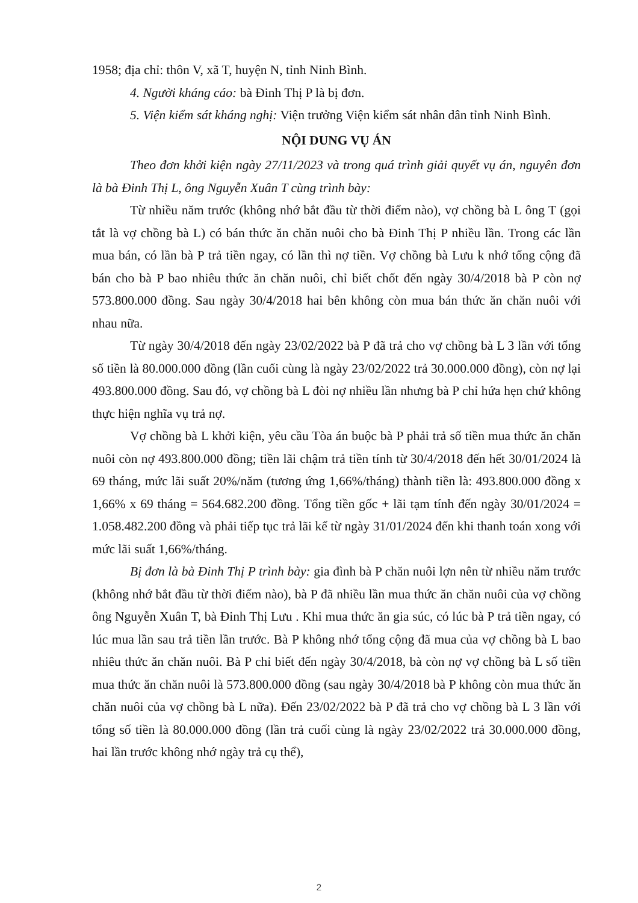1958; địa chỉ: thôn V, xã T, huyện N, tỉnh Ninh Bình.
4. Người kháng cáo: bà Đinh Thị P là bị đơn.
5. Viện kiểm sát kháng nghị: Viện trưởng Viện kiểm sát nhân dân tỉnh Ninh Bình.
NỘI DUNG VỤ ÁN
Theo đơn khởi kiện ngày 27/11/2023 và trong quá trình giải quyết vụ án, nguyên đơn là bà Đinh Thị L, ông Nguyễn Xuân T cùng trình bày:
Từ nhiều năm trước (không nhớ bắt đầu từ thời điểm nào), vợ chồng bà L ông T (gọi tắt là vợ chồng bà L) có bán thức ăn chăn nuôi cho bà Đinh Thị P nhiều lần. Trong các lần mua bán, có lần bà P trả tiền ngay, có lần thì nợ tiền. Vợ chồng bà Lưu k nhớ tổng cộng đã bán cho bà P bao nhiêu thức ăn chăn nuôi, chỉ biết chốt đến ngày 30/4/2018 bà P còn nợ 573.800.000 đồng. Sau ngày 30/4/2018 hai bên không còn mua bán thức ăn chăn nuôi với nhau nữa.
Từ ngày 30/4/2018 đến ngày 23/02/2022 bà P đã trả cho vợ chồng bà L 3 lần với tổng số tiền là 80.000.000 đồng (lần cuối cùng là ngày 23/02/2022 trả 30.000.000 đồng), còn nợ lại 493.800.000 đồng. Sau đó, vợ chồng bà L đòi nợ nhiều lần nhưng bà P chỉ hứa hẹn chứ không thực hiện nghĩa vụ trả nợ.
Vợ chồng bà L khởi kiện, yêu cầu Tòa án buộc bà P phải trả số tiền mua thức ăn chăn nuôi còn nợ 493.800.000 đồng; tiền lãi chậm trả tiền tính từ 30/4/2018 đến hết 30/01/2024 là 69 tháng, mức lãi suất 20%/năm (tương ứng 1,66%/tháng) thành tiền là: 493.800.000 đồng x 1,66% x 69 tháng = 564.682.200 đồng. Tổng tiền gốc + lãi tạm tính đến ngày 30/01/2024 = 1.058.482.200 đồng và phải tiếp tục trả lãi kể từ ngày 31/01/2024 đến khi thanh toán xong với mức lãi suất 1,66%/tháng.
Bị đơn là bà Đinh Thị P trình bày: gia đình bà P chăn nuôi lợn nên từ nhiều năm trước (không nhớ bắt đầu từ thời điểm nào), bà P đã nhiều lần mua thức ăn chăn nuôi của vợ chồng ông Nguyễn Xuân T, bà Đinh Thị Lưu . Khi mua thức ăn gia súc, có lúc bà P trả tiền ngay, có lúc mua lần sau trả tiền lần trước. Bà P không nhớ tổng cộng đã mua của vợ chồng bà L bao nhiêu thức ăn chăn nuôi. Bà P chỉ biết đến ngày 30/4/2018, bà còn nợ vợ chồng bà L số tiền mua thức ăn chăn nuôi là 573.800.000 đồng (sau ngày 30/4/2018 bà P không còn mua thức ăn chăn nuôi của vợ chồng bà L nữa). Đến 23/02/2022 bà P đã trả cho vợ chồng bà L 3 lần với tổng số tiền là 80.000.000 đồng (lần trả cuối cùng là ngày 23/02/2022 trả 30.000.000 đồng, hai lần trước không nhớ ngày trả cụ thể),
2